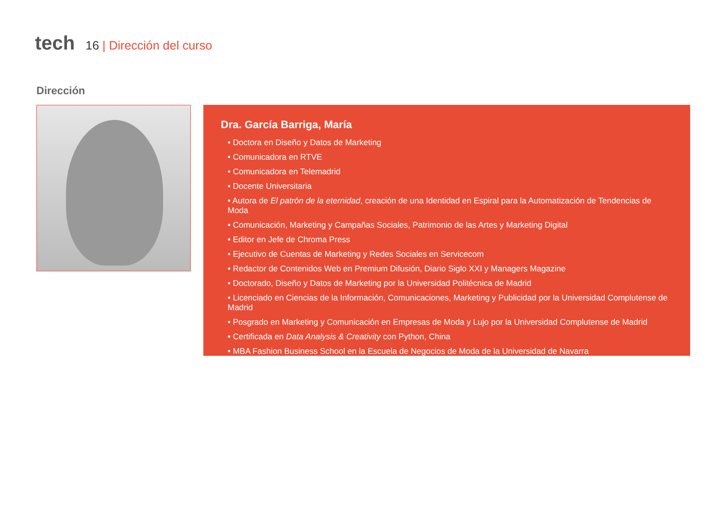tech 16 | Dirección del curso
Dirección
Dra. García Barriga, María
• Doctora en Diseño y Datos de Marketing
• Comunicadora en RTVE
• Comunicadora en Telemadrid
• Docente Universitaria
• Autora de El patrón de la eternidad, creación de una Identidad en Espiral para la Automatización de Tendencias de Moda
• Comunicación, Marketing y Campañas Sociales, Patrimonio de las Artes y Marketing Digital
• Editor en Jefe de Chroma Press
• Ejecutivo de Cuentas de Marketing y Redes Sociales en Servicecom
• Redactor de Contenidos Web en Premium Difusión, Diario Siglo XXI y Managers Magazine
• Doctorado, Diseño y Datos de Marketing por la Universidad Politécnica de Madrid
• Licenciado en Ciencias de la Información, Comunicaciones, Marketing y Publicidad por la Universidad Complutense de Madrid
• Posgrado en Marketing y Comunicación en Empresas de Moda y Lujo por la Universidad Complutense de Madrid
• Certificada en Data Analysis & Creativity con Python, China
• MBA Fashion Business School en la Escuela de Negocios de Moda de la Universidad de Navarra